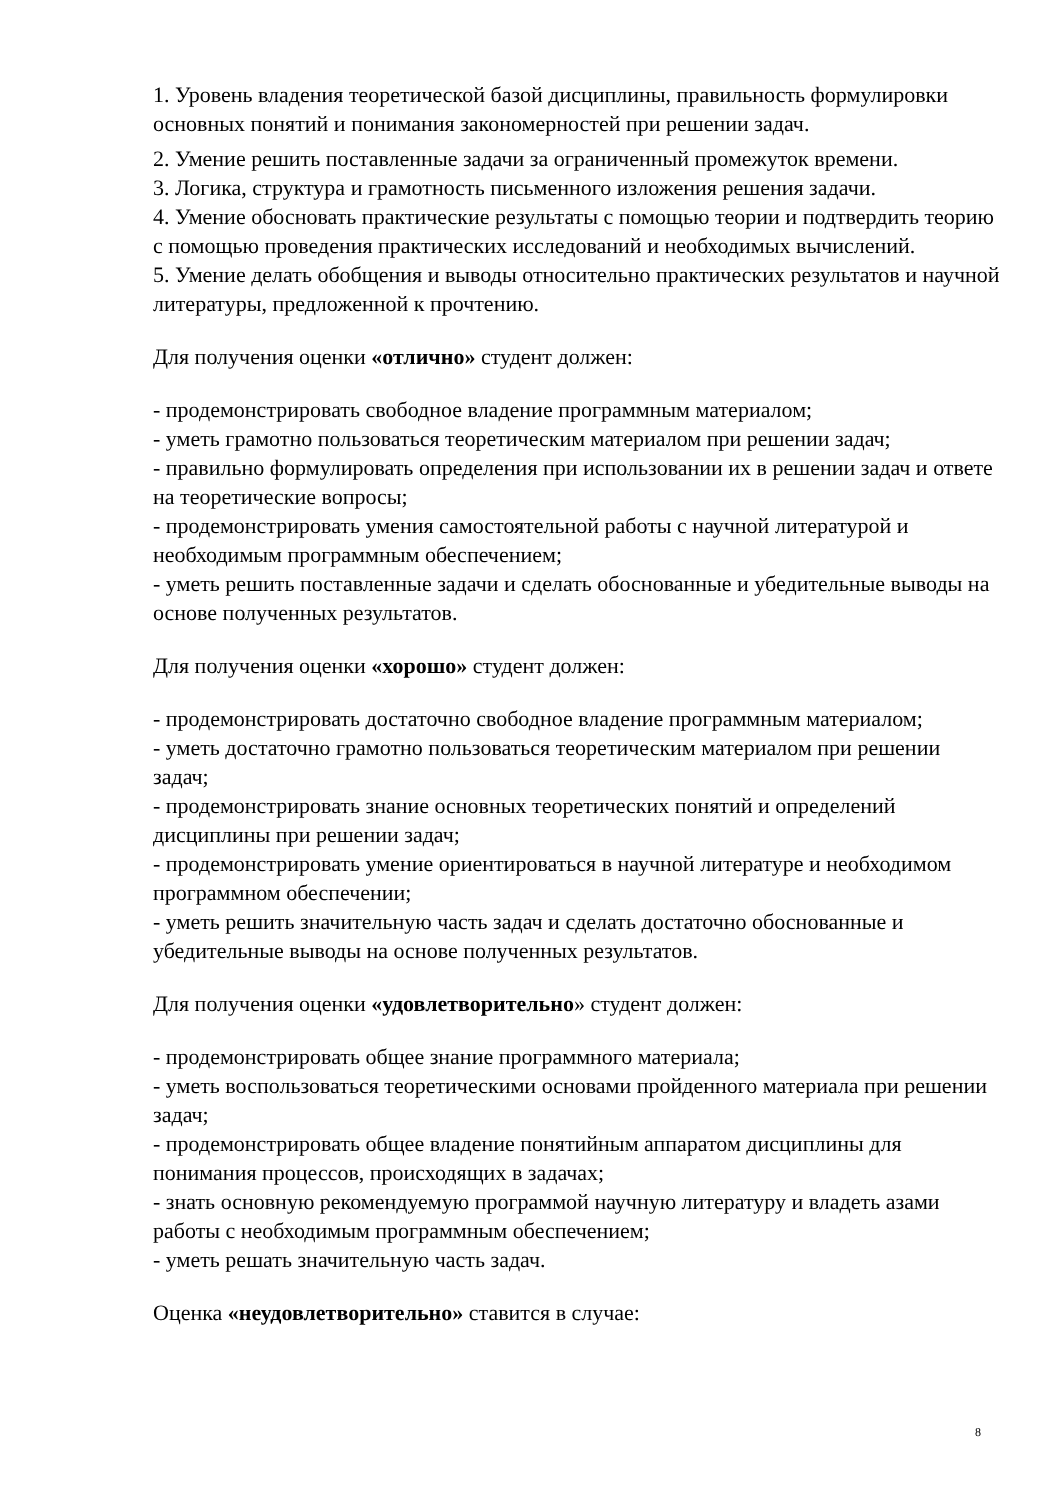1. Уровень владения теоретической базой дисциплины, правильность формулировки основных понятий и понимания закономерностей при решении задач.
2. Умение решить поставленные задачи за ограниченный промежуток времени.
3. Логика, структура и грамотность письменного изложения решения задачи.
4. Умение обосновать практические результаты с помощью теории и подтвердить теорию с помощью проведения практических исследований и необходимых вычислений.
5. Умение делать обобщения и выводы относительно практических результатов и научной литературы, предложенной к прочтению.
Для получения оценки «отлично» студент должен:
- продемонстрировать свободное владение программным материалом;
- уметь грамотно пользоваться теоретическим материалом при решении задач;
- правильно формулировать определения при использовании их в решении задач и ответе на теоретические вопросы;
- продемонстрировать умения самостоятельной работы с научной литературой и необходимым программным обеспечением;
- уметь решить поставленные задачи и сделать обоснованные и убедительные выводы на основе полученных результатов.
Для получения оценки «хорошо» студент должен:
- продемонстрировать достаточно свободное владение программным материалом;
- уметь достаточно грамотно пользоваться теоретическим материалом при решении задач;
- продемонстрировать знание основных теоретических понятий и определений дисциплины при решении задач;
- продемонстрировать умение ориентироваться в научной литературе и необходимом программном обеспечении;
- уметь решить значительную часть задач и сделать достаточно обоснованные и убедительные выводы на основе полученных результатов.
Для получения оценки «удовлетворительно» студент должен:
- продемонстрировать общее знание программного материала;
- уметь воспользоваться теоретическими основами пройденного материала при решении задач;
- продемонстрировать общее владение понятийным аппаратом дисциплины для понимания процессов, происходящих в задачах;
- знать основную рекомендуемую программой научную литературу и владеть азами работы с необходимым программным обеспечением;
- уметь решать значительную часть задач.
Оценка «неудовлетворительно» ставится в случае:
8